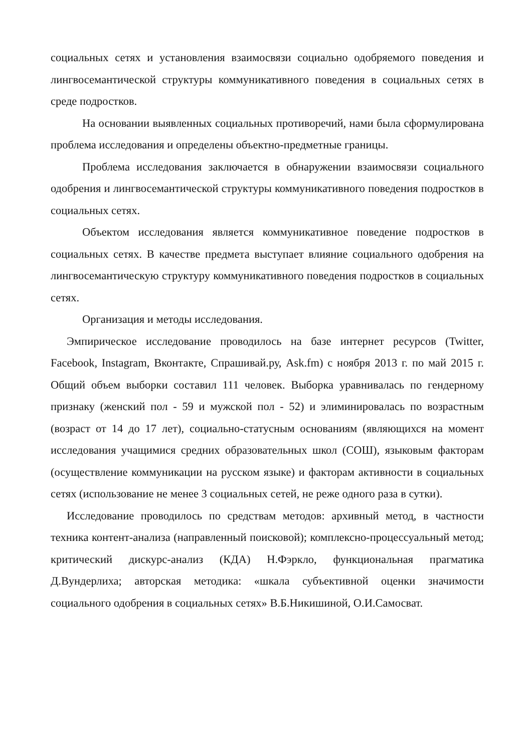социальных сетях и установления взаимосвязи социально одобряемого поведения и лингвосемантической структуры коммуникативного поведения в социальных сетях в среде подростков.
На основании выявленных социальных противоречий, нами была сформулирована проблема исследования и определены объектно-предметные границы.
Проблема исследования заключается в обнаружении взаимосвязи социального одобрения и лингвосемантической структуры коммуникативного поведения подростков в социальных сетях.
Объектом исследования является коммуникативное поведение подростков в социальных сетях. В качестве предмета выступает влияние социального одобрения на лингвосемантическую структуру коммуникативного поведения подростков в социальных сетях.
Организация и методы исследования.
Эмпирическое исследование проводилось на базе интернет ресурсов (Twitter, Facebook, Instagram, Вконтакте, Спрашивай.ру, Ask.fm) с ноября 2013 г. по май 2015 г. Общий объем выборки составил 111 человек. Выборка уравнивалась по гендерному признаку (женский пол - 59 и мужской пол - 52) и элиминировалась по возрастным (возраст от 14 до 17 лет), социально-статусным основаниям (являющихся на момент исследования учащимися средних образовательных школ (СОШ), языковым факторам (осуществление коммуникации на русском языке) и факторам активности в социальных сетях (использование не менее 3 социальных сетей, не реже одного раза в сутки).
Исследование проводилось по средствам методов: архивный метод, в частности техника контент-анализа (направленный поисковой); комплексно-процессуальный метод; критический дискурс-анализ (КДА) Н.Фэркло, функциональная прагматика Д.Вундерлиха; авторская методика: «шкала субъективной оценки значимости социального одобрения в социальных сетях» В.Б.Никишиной, О.И.Самосват.